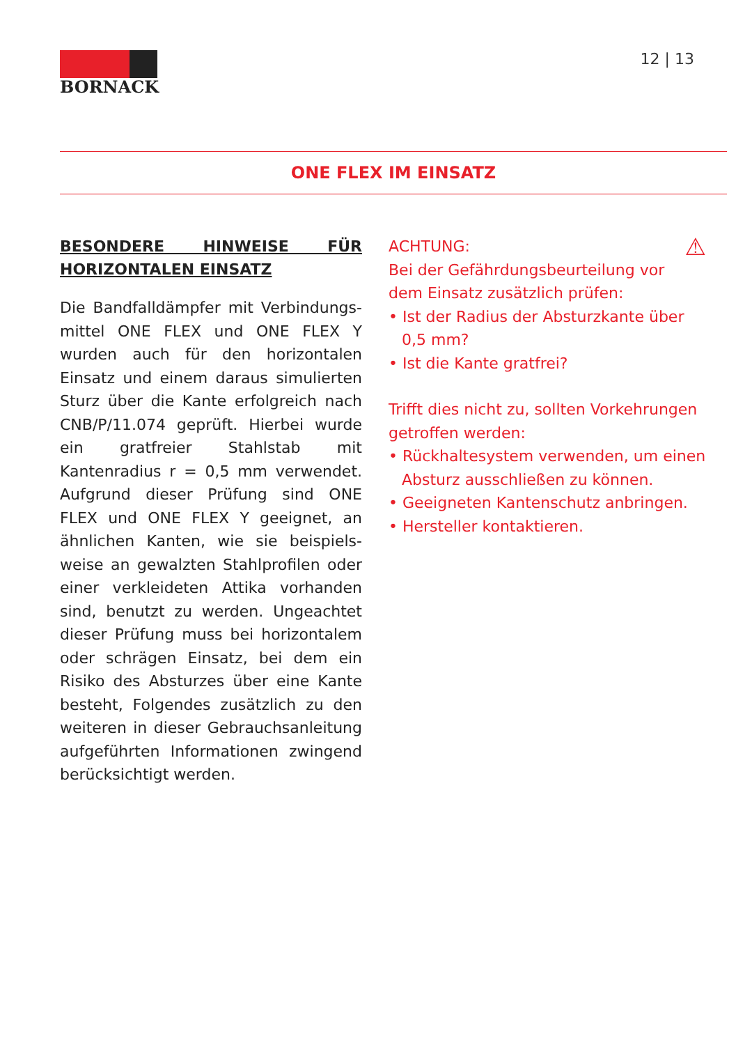BORNACK 12 | 13
ONE FLEX IM EINSATZ
BESONDERE HINWEISE FÜR HORIZONTALEN EINSATZ
Die Bandfalldämpfer mit Verbindungs­mittel ONE FLEX und ONE FLEX Y wurden auch für den horizontalen Einsatz und einem daraus simulierten Sturz über die Kante erfolgreich nach CNB/P/11.074 geprüft. Hierbei wurde ein gratfreier Stahlstab mit Kantenradius r = 0,5 mm verwendet. Aufgrund dieser Prüfung sind ONE FLEX und ONE FLEX Y geeignet, an ähnlichen Kanten, wie sie beispiels­weise an gewalzten Stahlprofilen oder einer verkleideten Attika vorhanden sind, benutzt zu werden. Ungeachtet dieser Prüfung muss bei horizontalem oder schrägen Einsatz, bei dem ein Risiko des Absturzes über eine Kante besteht, Folgendes zusätzlich zu den weiteren in dieser Gebrauchsanleitung aufgeführten Informationen zwingend berücksichtigt werden.
⚠
ACHTUNG:
Bei der Gefährdungsbeurteilung vor dem Einsatz zusätzlich prüfen:
• Ist der Radius der Absturzkante über 0,5 mm?
• Ist die Kante gratfrei?
Trifft dies nicht zu, sollten Vorkehrungen getroffen werden:
• Rückhaltesystem verwenden, um einen Absturz ausschließen zu können.
• Geeigneten Kantenschutz anbringen.
• Hersteller kontaktieren.